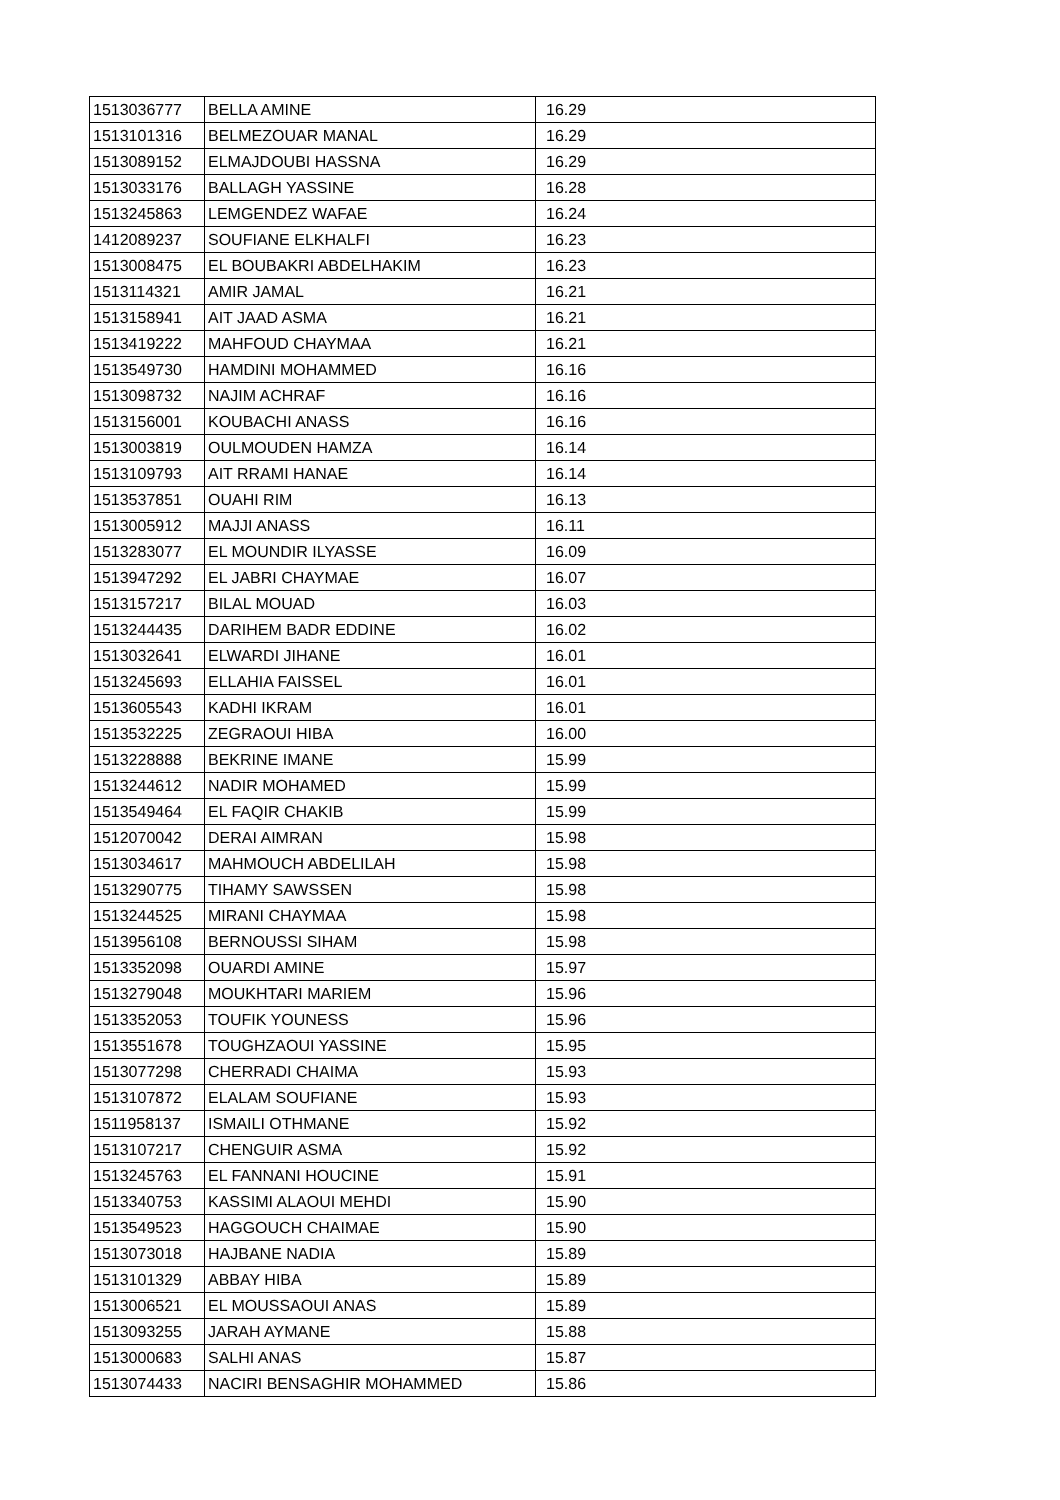| 1513036777 | BELLA AMINE | 16.29 |
| 1513101316 | BELMEZOUAR MANAL | 16.29 |
| 1513089152 | ELMAJDOUBI HASSNA | 16.29 |
| 1513033176 | BALLAGH YASSINE | 16.28 |
| 1513245863 | LEMGENDEZ WAFAE | 16.24 |
| 1412089237 | SOUFIANE ELKHALFI | 16.23 |
| 1513008475 | EL BOUBAKRI ABDELHAKIM | 16.23 |
| 1513114321 | AMIR JAMAL | 16.21 |
| 1513158941 | AIT JAAD ASMA | 16.21 |
| 1513419222 | MAHFOUD CHAYMAA | 16.21 |
| 1513549730 | HAMDINI MOHAMMED | 16.16 |
| 1513098732 | NAJIM ACHRAF | 16.16 |
| 1513156001 | KOUBACHI ANASS | 16.16 |
| 1513003819 | OULMOUDEN HAMZA | 16.14 |
| 1513109793 | AIT RRAMI HANAE | 16.14 |
| 1513537851 | OUAHI RIM | 16.13 |
| 1513005912 | MAJJI ANASS | 16.11 |
| 1513283077 | EL MOUNDIR ILYASSE | 16.09 |
| 1513947292 | EL JABRI CHAYMAE | 16.07 |
| 1513157217 | BILAL MOUAD | 16.03 |
| 1513244435 | DARIHEM BADR EDDINE | 16.02 |
| 1513032641 | ELWARDI JIHANE | 16.01 |
| 1513245693 | ELLAHIA FAISSEL | 16.01 |
| 1513605543 | KADHI IKRAM | 16.01 |
| 1513532225 | ZEGRAOUI HIBA | 16.00 |
| 1513228888 | BEKRINE IMANE | 15.99 |
| 1513244612 | NADIR MOHAMED | 15.99 |
| 1513549464 | EL FAQIR CHAKIB | 15.99 |
| 1512070042 | DERAI AIMRAN | 15.98 |
| 1513034617 | MAHMOUCH ABDELILAH | 15.98 |
| 1513290775 | TIHAMY SAWSSEN | 15.98 |
| 1513244525 | MIRANI CHAYMAA | 15.98 |
| 1513956108 | BERNOUSSI SIHAM | 15.98 |
| 1513352098 | OUARDI AMINE | 15.97 |
| 1513279048 | MOUKHTARI MARIEM | 15.96 |
| 1513352053 | TOUFIK YOUNESS | 15.96 |
| 1513551678 | TOUGHZAOUI YASSINE | 15.95 |
| 1513077298 | CHERRADI CHAIMA | 15.93 |
| 1513107872 | ELALAM SOUFIANE | 15.93 |
| 1511958137 | ISMAILI OTHMANE | 15.92 |
| 1513107217 | CHENGUIR ASMA | 15.92 |
| 1513245763 | EL FANNANI HOUCINE | 15.91 |
| 1513340753 | KASSIMI ALAOUI MEHDI | 15.90 |
| 1513549523 | HAGGOUCH CHAIMAE | 15.90 |
| 1513073018 | HAJBANE NADIA | 15.89 |
| 1513101329 | ABBAY HIBA | 15.89 |
| 1513006521 | EL MOUSSAOUI ANAS | 15.89 |
| 1513093255 | JARAH AYMANE | 15.88 |
| 1513000683 | SALHI ANAS | 15.87 |
| 1513074433 | NACIRI BENSAGHIR MOHAMMED | 15.86 |